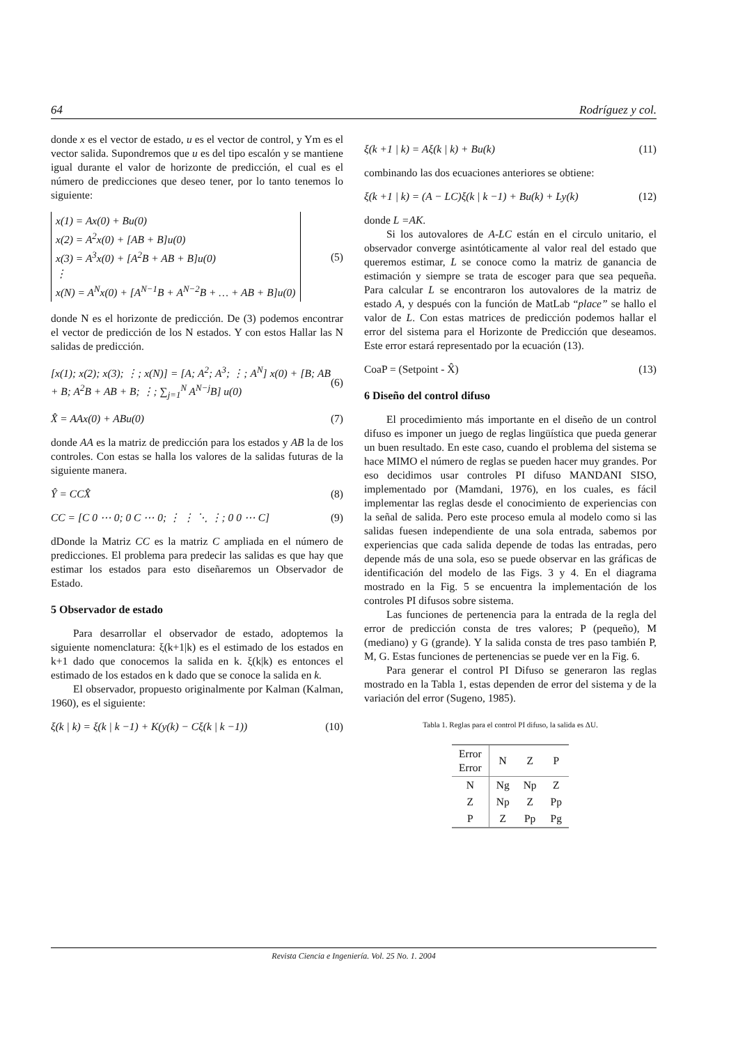64 Rodríguez y col.
donde x es el vector de estado, u es el vector de control, y Ym es el vector salida. Supondremos que u es del tipo escalón y se mantiene igual durante el valor de horizonte de predicción, el cual es el número de predicciones que deseo tener, por lo tanto tenemos lo siguiente:
x(1) = Ax(0) + Bu(0)
x(2) = A<sup>2</sup>x(0) + [AB + B]u(0)
x(3) = A<sup>3</sup>x(0) + [A<sup>2</sup>B + AB + B]u(0)
⋮
x(N) = A<sup>N</sup>x(0) + [A<sup>N−1</sup>B + A<sup>N−2</sup>B + … + AB + B]u(0)
(5)
donde N es el horizonte de predicción. De (3) podemos encontrar el vector de predicción de los N estados. Y con estos Hallar las N salidas de predicción.
[x(1); x(2); x(3); ⋮; x(N)] = [A; A<sup>2</sup>; A<sup>3</sup>; ⋮; A<sup>N</sup>] x(0) + [B; AB + B; A<sup>2</sup>B + AB + B; ⋮; ∑<sub>j=1</sub><sup>N</sup> A<sup>N−j</sup>B] u(0)
(6)
X̂ = AAx(0) + ABu(0) (7)
donde AA es la matriz de predicción para los estados y AB la de los controles. Con estas se halla los valores de la salidas futuras de la siguiente manera.
Ŷ = CCX̂ (8)
CC = [C 0 ⋯ 0; 0 C ⋯ 0; ⋮ ⋮ ⋱ ⋮; 0 0 ⋯ C]
(9)
dDonde la Matriz CC es la matriz C ampliada en el número de predicciones. El problema para predecir las salidas es que hay que estimar los estados para esto diseñaremos un Observador de Estado.
5 Observador de estado
Para desarrollar el observador de estado, adoptemos la siguiente nomenclatura: ξ(k+1|k) es el estimado de los estados en k+1 dado que conocemos la salida en k. ξ(k|k) es entonces el estimado de los estados en k dado que se conoce la salida en k.
El observador, propuesto originalmente por Kalman (Kalman, 1960), es el siguiente:
ξ(k | k) = ξ(k | k −1) + K(y(k) − Cξ(k | k −1)) (10)
ξ(k +1 | k) = Aξ(k | k) + Bu(k) (11)
combinando las dos ecuaciones anteriores se obtiene:
ξ(k +1 | k) = (A − LC)ξ(k | k −1) + Bu(k) + Ly(k) (12)
donde L =AK.
Si los autovalores de A-LC están en el circulo unitario, el observador converge asintóticamente al valor real del estado que queremos estimar, L se conoce como la matriz de ganancia de estimación y siempre se trata de escoger para que sea pequeña. Para calcular L se encontraron los autovalores de la matriz de estado A, y después con la función de MatLab “place” se hallo el valor de L. Con estas matrices de predicción podemos hallar el error del sistema para el Horizonte de Predicción que deseamos. Este error estará representado por la ecuación (13).
CoaP = (Setpoint - X̂) (13)
6 Diseño del control difuso
El procedimiento más importante en el diseño de un control difuso es imponer un juego de reglas lingüística que pueda generar un buen resultado. En este caso, cuando el problema del sistema se hace MIMO el número de reglas se pueden hacer muy grandes. Por eso decidimos usar controles PI difuso MANDANI SISO, implementado por (Mamdani, 1976), en los cuales, es fácil implementar las reglas desde el conocimiento de experiencias con la señal de salida. Pero este proceso emula al modelo como si las salidas fuesen independiente de una sola entrada, sabemos por experiencias que cada salida depende de todas las entradas, pero depende más de una sola, eso se puede observar en las gráficas de identificación del modelo de las Figs. 3 y 4. En el diagrama mostrado en la Fig. 5 se encuentra la implementación de los controles PI difusos sobre sistema.
Las funciones de pertenencia para la entrada de la regla del error de predicción consta de tres valores; P (pequeño), M (mediano) y G (grande). Y la salida consta de tres paso también P, M, G. Estas funciones de pertenencias se puede ver en la Fig. 6.
Para generar el control PI Difuso se generaron las reglas mostrado en la Tabla 1, estas dependen de error del sistema y de la variación del error (Sugeno, 1985).
Tabla 1. Reglas para el control PI difuso, la salida es ΔU.
| Error Error | N | Z | P |
| --- | --- | --- | --- |
| N | Ng | Np | Z |
| Z | Np | Z | Pp |
| P | Z | Pp | Pg |
Revista Ciencia e Ingeniería. Vol. 25 No. 1. 2004